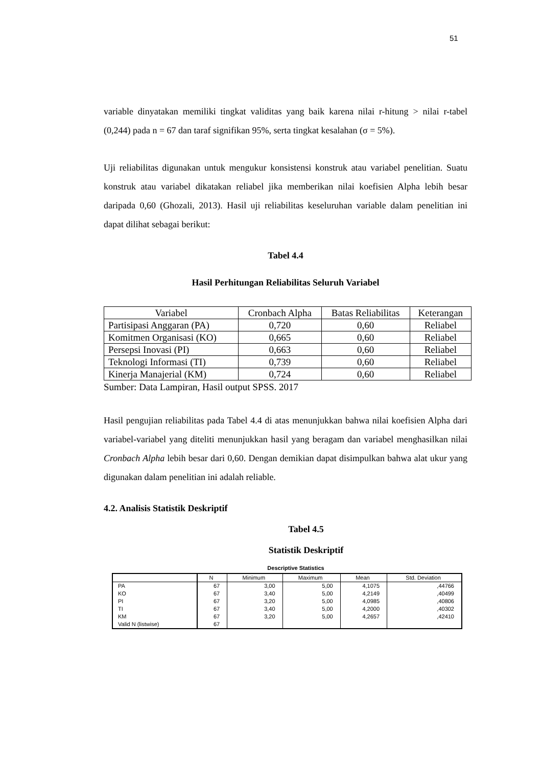51
variable dinyatakan memiliki tingkat validitas yang baik karena nilai r-hitung > nilai r-tabel (0,244) pada n = 67 dan taraf signifikan 95%, serta tingkat kesalahan (σ = 5%).
Uji reliabilitas digunakan untuk mengukur konsistensi konstruk atau variabel penelitian. Suatu konstruk atau variabel dikatakan reliabel jika memberikan nilai koefisien Alpha lebih besar daripada 0,60 (Ghozali, 2013). Hasil uji reliabilitas keseluruhan variable dalam penelitian ini dapat dilihat sebagai berikut:
Tabel 4.4
Hasil Perhitungan Reliabilitas Seluruh Variabel
| Variabel | Cronbach Alpha | Batas Reliabilitas | Keterangan |
| Partisipasi Anggaran (PA) | 0,720 | 0,60 | Reliabel |
| Komitmen Organisasi (KO) | 0,665 | 0,60 | Reliabel |
| Persepsi Inovasi (PI) | 0,663 | 0,60 | Reliabel |
| Teknologi Informasi (TI) | 0,739 | 0,60 | Reliabel |
| Kinerja Manajerial (KM) | 0,724 | 0,60 | Reliabel |
Sumber: Data Lampiran, Hasil output SPSS. 2017
Hasil pengujian reliabilitas pada Tabel 4.4 di atas menunjukkan bahwa nilai koefisien Alpha dari variabel-variabel yang diteliti menunjukkan hasil yang beragam dan variabel menghasilkan nilai Cronbach Alpha lebih besar dari 0,60. Dengan demikian dapat disimpulkan bahwa alat ukur yang digunakan dalam penelitian ini adalah reliable.
4.2. Analisis Statistik Deskriptif
Tabel 4.5
Statistik Deskriptif
Descriptive Statistics
| | N | Minimum | Maximum | Mean | Std. Deviation |
| PA | 67 | 3,00 | 5,00 | 4,1075 | ,44766 |
| KO | 67 | 3,40 | 5,00 | 4,2149 | ,40499 |
| PI | 67 | 3,20 | 5,00 | 4,0985 | ,40806 |
| TI | 67 | 3,40 | 5,00 | 4,2000 | ,40302 |
| KM | 67 | 3,20 | 5,00 | 4,2657 | ,42410 |
| Valid N (listwise) | 67 | | | | |